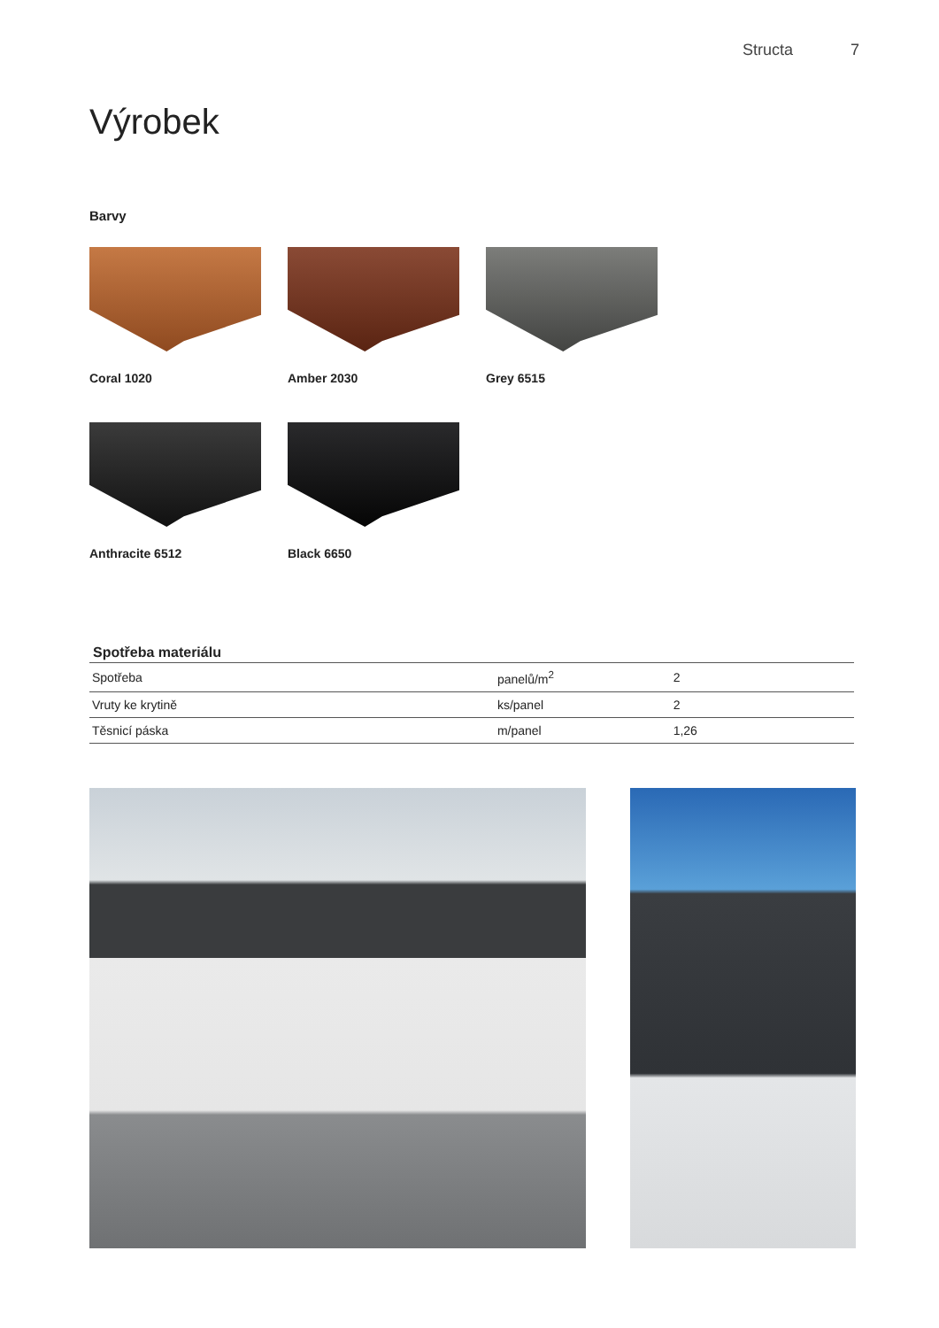Structa 7
Výrobek
Barvy
Coral 1020 Amber 2030 Grey 6515
Anthracite 6512 Black 6650
Spotřeba materiálu
| Spotřeba | panelů/m<sup>2</sup> | 2 |
| Vruty ke krytině | ks/panel | 2 |
| Těsnicí páska | m/panel | 1,26 |